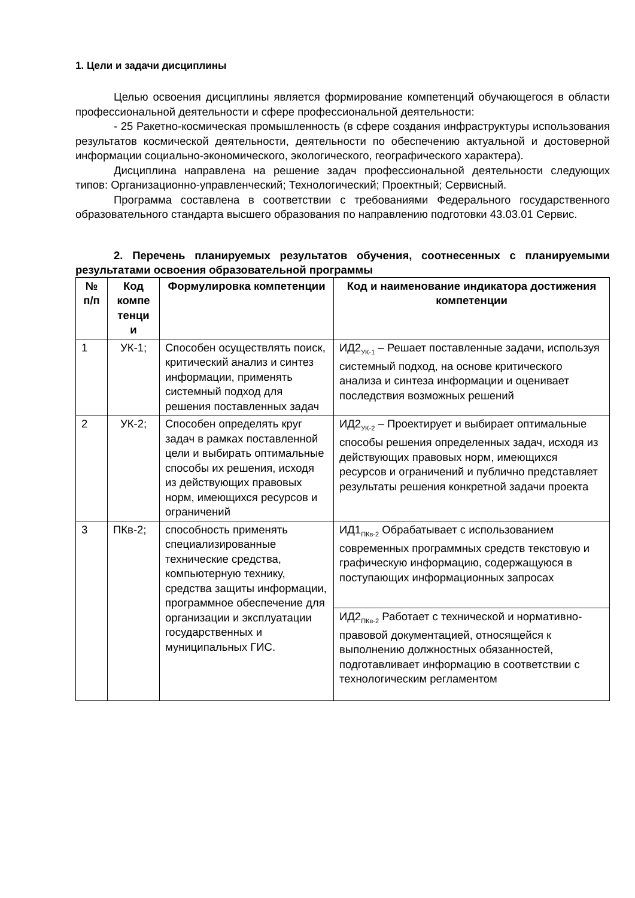1. Цели и задачи дисциплины
Целью освоения дисциплины является формирование компетенций обучающегося в области профессиональной деятельности и сфере профессиональной деятельности:
- 25 Ракетно-космическая промышленность (в сфере создания инфраструктуры использования результатов космической деятельности, деятельности по обеспечению актуальной и достоверной информации социально-экономического, экологического, географического характера).
Дисциплина направлена на решение задач профессиональной деятельности следующих типов: Организационно-управленческий; Технологический; Проектный; Сервисный.
Программа составлена в соответствии с требованиями Федерального государственного образовательного стандарта высшего образования по направлению подготовки 43.03.01 Сервис.
2. Перечень планируемых результатов обучения, соотнесенных с планируемыми результатами освоения образовательной программы
| № п/п | Код компе тенци и | Формулировка компетенции | Код и наименование индикатора достижения компетенции |
| --- | --- | --- | --- |
| 1 | УК-1; | Способен осуществлять поиск, критический анализ и синтез информации, применять системный подход для решения поставленных задач | ИД2<sub>УК-1</sub> – Решает поставленные задачи, используя системный подход, на основе критического анализа и синтеза информации и оценивает последствия возможных решений |
| 2 | УК-2; | Способен определять круг задач в рамках поставленной цели и выбирать оптимальные способы их решения, исходя из действующих правовых норм, имеющихся ресурсов и ограничений | ИД2<sub>УК-2</sub> – Проектирует и выбирает оптимальные способы решения определенных задач, исходя из действующих правовых норм, имеющихся ресурсов и ограничений и публично представляет результаты решения конкретной задачи проекта |
| 3 | ПКв-2; | способность применять специализированные технические средства, компьютерную технику, средства защиты информации, программное обеспечение для организации и эксплуатации государственных и муниципальных ГИС. | ИД1<sub>ПКв-2</sub> Обрабатывает с использованием современных программных средств текстовую и графическую информацию, содержащуюся в поступающих информационных запросах |
| | | | ИД2<sub>ПКв-2</sub> Работает с технической и нормативно-правовой документацией, относящейся к выполнению должностных обязанностей, подготавливает информацию в соответствии с технологическим регламентом |